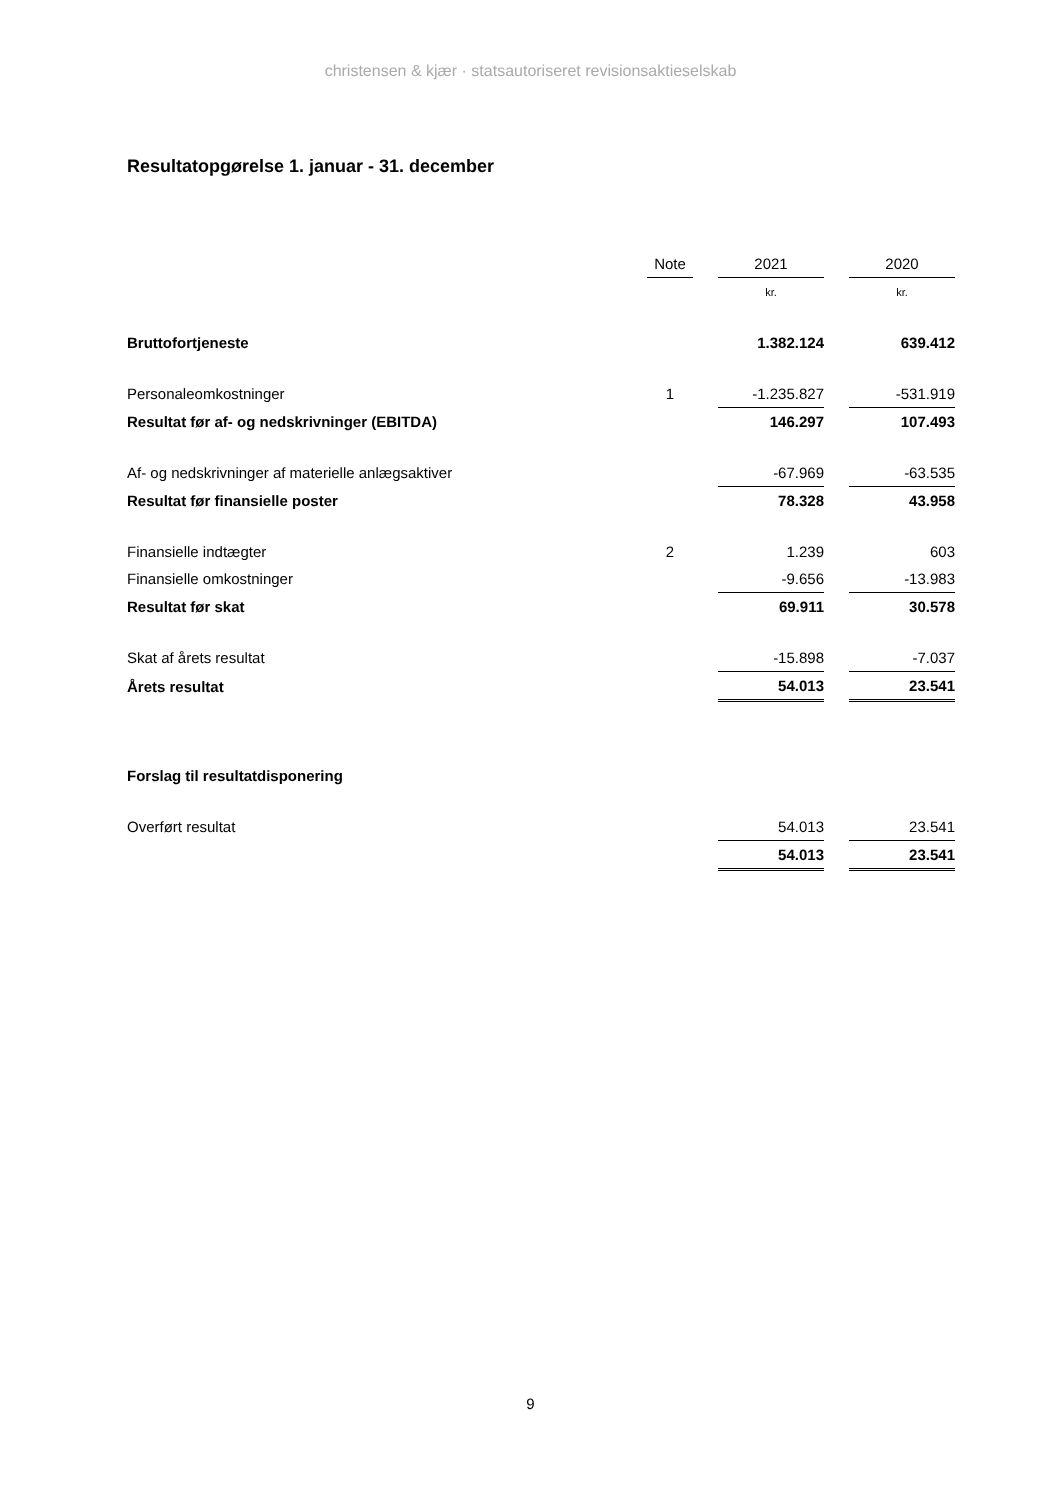christensen & kjær · statsautoriseret revisionsaktieselskab
Resultatopgørelse 1. januar - 31. december
| | Note | | 2021 | | 2020 |
| --- | --- | --- | --- | --- | --- |
| | | | kr. | | kr. |
| Bruttofortjeneste | | | 1.382.124 | | 639.412 |
| Personaleomkostninger | 1 | | -1.235.827 | | -531.919 |
| Resultat før af- og nedskrivninger (EBITDA) | | | 146.297 | | 107.493 |
| Af- og nedskrivninger af materielle anlægsaktiver | | | -67.969 | | -63.535 |
| Resultat før finansielle poster | | | 78.328 | | 43.958 |
| Finansielle indtægter | 2 | | 1.239 | | 603 |
| Finansielle omkostninger | | | -9.656 | | -13.983 |
| Resultat før skat | | | 69.911 | | 30.578 |
| Skat af årets resultat | | | -15.898 | | -7.037 |
| Årets resultat | | | 54.013 | | 23.541 |
| Forslag til resultatdisponering | | | | | |
| Overført resultat | | | 54.013 | | 23.541 |
| | | | 54.013 | | 23.541 |
9